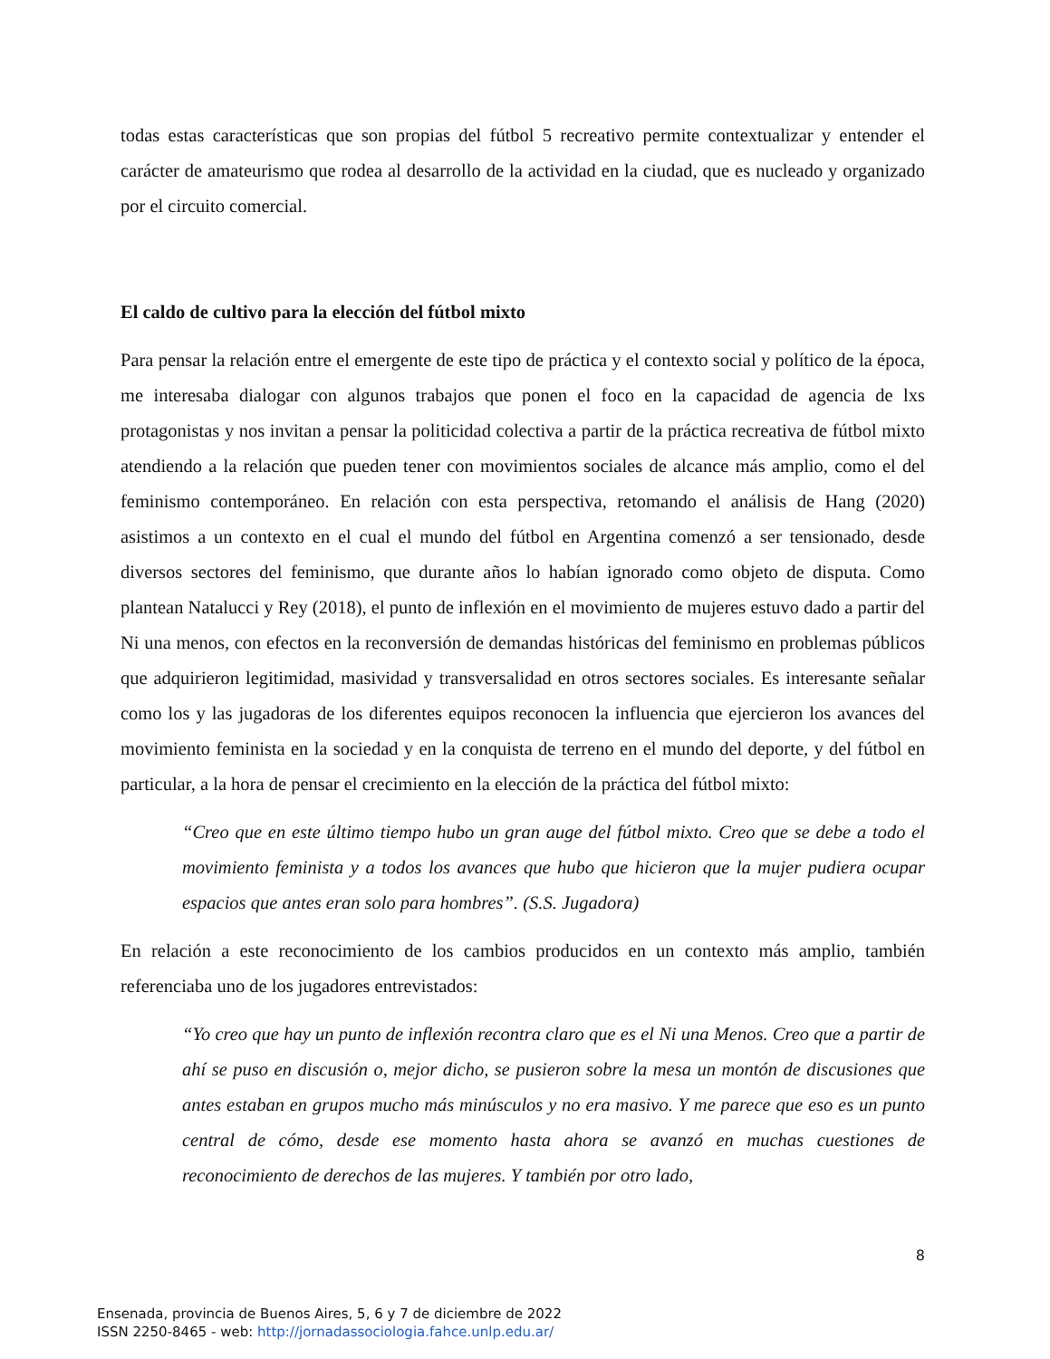todas estas características que son propias del fútbol 5 recreativo permite contextualizar y entender el carácter de amateurismo que rodea al desarrollo de la actividad en la ciudad, que es nucleado y organizado por el circuito comercial.
El caldo de cultivo para la elección del fútbol mixto
Para pensar la relación entre el emergente de este tipo de práctica y el contexto social y político de la época, me interesaba dialogar con algunos trabajos que ponen el foco en la capacidad de agencia de lxs protagonistas y nos invitan a pensar la politicidad colectiva a partir de la práctica recreativa de fútbol mixto atendiendo a la relación que pueden tener con movimientos sociales de alcance más amplio, como el del feminismo contemporáneo. En relación con esta perspectiva, retomando el análisis de Hang (2020) asistimos a un contexto en el cual el mundo del fútbol en Argentina comenzó a ser tensionado, desde diversos sectores del feminismo, que durante años lo habían ignorado como objeto de disputa. Como plantean Natalucci y Rey (2018), el punto de inflexión en el movimiento de mujeres estuvo dado a partir del Ni una menos, con efectos en la reconversión de demandas históricas del feminismo en problemas públicos que adquirieron legitimidad, masividad y transversalidad en otros sectores sociales. Es interesante señalar como los y las jugadoras de los diferentes equipos reconocen la influencia que ejercieron los avances del movimiento feminista en la sociedad y en la conquista de terreno en el mundo del deporte, y del fútbol en particular, a la hora de pensar el crecimiento en la elección de la práctica del fútbol mixto:
“Creo que en este último tiempo hubo un gran auge del fútbol mixto. Creo que se debe a todo el movimiento feminista y a todos los avances que hubo que hicieron que la mujer pudiera ocupar espacios que antes eran solo para hombres”. (S.S. Jugadora)
En relación a este reconocimiento de los cambios producidos en un contexto más amplio, también referenciaba uno de los jugadores entrevistados:
“Yo creo que hay un punto de inflexión recontra claro que es el Ni una Menos. Creo que a partir de ahí se puso en discusión o, mejor dicho, se pusieron sobre la mesa un montón de discusiones que antes estaban en grupos mucho más minúsculos y no era masivo. Y me parece que eso es un punto central de cómo, desde ese momento hasta ahora se avanzó en muchas cuestiones de reconocimiento de derechos de las mujeres. Y también por otro lado,
8
Ensenada, provincia de Buenos Aires, 5, 6 y 7 de diciembre de 2022
ISSN 2250-8465 - web: http://jornadassociologia.fahce.unlp.edu.ar/